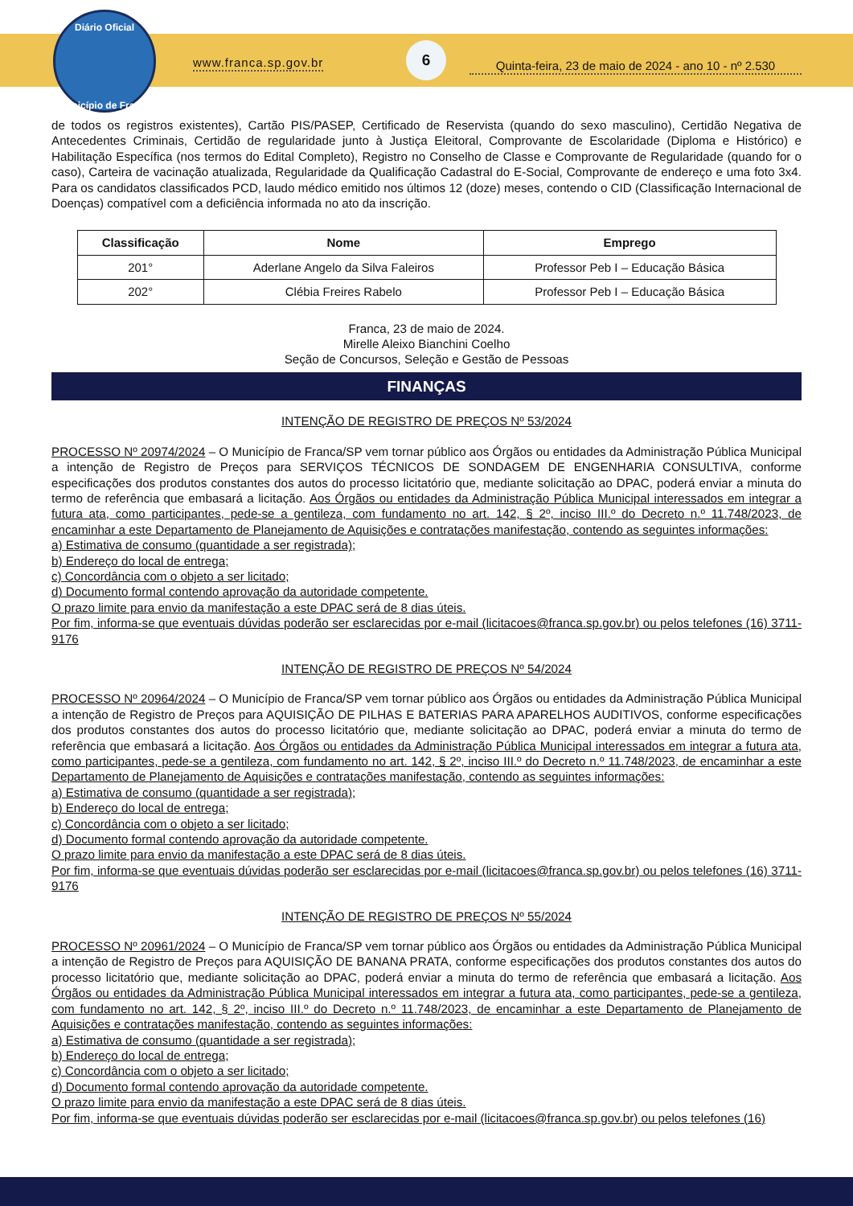Diário Oficial
Município de Franca
www.franca.sp.gov.br
6
Quinta-feira, 23 de maio de 2024 - ano 10 - nº 2.530
de todos os registros existentes), Cartão PIS/PASEP, Certificado de Reservista (quando do sexo masculino), Certidão Negativa de Antecedentes Criminais, Certidão de regularidade junto à Justiça Eleitoral, Comprovante de Escolaridade (Diploma e Histórico) e Habilitação Específica (nos termos do Edital Completo), Registro no Conselho de Classe e Comprovante de Regularidade (quando for o caso), Carteira de vacinação atualizada, Regularidade da Qualificação Cadastral do E-Social, Comprovante de endereço e uma foto 3x4. Para os candidatos classificados PCD, laudo médico emitido nos últimos 12 (doze) meses, contendo o CID (Classificação Internacional de Doenças) compatível com a deficiência informada no ato da inscrição.
| Classificação | Nome | Emprego |
| --- | --- | --- |
| 201° | Aderlane Angelo da Silva Faleiros | Professor Peb I – Educação Básica |
| 202° | Clébia Freires Rabelo | Professor Peb I – Educação Básica |
Franca, 23 de maio de 2024.
Mirelle Aleixo Bianchini Coelho
Seção de Concursos, Seleção e Gestão de Pessoas
FINANÇAS
INTENÇÃO DE REGISTRO DE PREÇOS Nº 53/2024
PROCESSO Nº 20974/2024 – O Município de Franca/SP vem tornar público aos Órgãos ou entidades da Administração Pública Municipal a intenção de Registro de Preços para SERVIÇOS TÉCNICOS DE SONDAGEM DE ENGENHARIA CONSULTIVA, conforme especificações dos produtos constantes dos autos do processo licitatório que, mediante solicitação ao DPAC, poderá enviar a minuta do termo de referência que embasará a licitação. Aos Órgãos ou entidades da Administração Pública Municipal interessados em integrar a futura ata, como participantes, pede-se a gentileza, com fundamento no art. 142, § 2º, inciso III.º do Decreto n.º 11.748/2023, de encaminhar a este Departamento de Planejamento de Aquisições e contratações manifestação, contendo as seguintes informações:
a) Estimativa de consumo (quantidade a ser registrada);
b) Endereço do local de entrega;
c) Concordância com o objeto a ser licitado;
d) Documento formal contendo aprovação da autoridade competente.
O prazo limite para envio da manifestação a este DPAC será de 8 dias úteis.
Por fim, informa-se que eventuais dúvidas poderão ser esclarecidas por e-mail (licitacoes@franca.sp.gov.br) ou pelos telefones (16) 3711-9176
INTENÇÃO DE REGISTRO DE PREÇOS Nº 54/2024
PROCESSO Nº 20964/2024 – O Município de Franca/SP vem tornar público aos Órgãos ou entidades da Administração Pública Municipal a intenção de Registro de Preços para AQUISIÇÃO DE PILHAS E BATERIAS PARA APARELHOS AUDITIVOS, conforme especificações dos produtos constantes dos autos do processo licitatório que, mediante solicitação ao DPAC, poderá enviar a minuta do termo de referência que embasará a licitação. Aos Órgãos ou entidades da Administração Pública Municipal interessados em integrar a futura ata, como participantes, pede-se a gentileza, com fundamento no art. 142, § 2º, inciso III.º do Decreto n.º 11.748/2023, de encaminhar a este Departamento de Planejamento de Aquisições e contratações manifestação, contendo as seguintes informações:
a) Estimativa de consumo (quantidade a ser registrada);
b) Endereço do local de entrega;
c) Concordância com o objeto a ser licitado;
d) Documento formal contendo aprovação da autoridade competente.
O prazo limite para envio da manifestação a este DPAC será de 8 dias úteis.
Por fim, informa-se que eventuais dúvidas poderão ser esclarecidas por e-mail (licitacoes@franca.sp.gov.br) ou pelos telefones (16) 3711-9176
INTENÇÃO DE REGISTRO DE PREÇOS Nº 55/2024
PROCESSO Nº 20961/2024 – O Município de Franca/SP vem tornar público aos Órgãos ou entidades da Administração Pública Municipal a intenção de Registro de Preços para AQUISIÇÃO DE BANANA PRATA, conforme especificações dos produtos constantes dos autos do processo licitatório que, mediante solicitação ao DPAC, poderá enviar a minuta do termo de referência que embasará a licitação. Aos Órgãos ou entidades da Administração Pública Municipal interessados em integrar a futura ata, como participantes, pede-se a gentileza, com fundamento no art. 142, § 2º, inciso III.º do Decreto n.º 11.748/2023, de encaminhar a este Departamento de Planejamento de Aquisições e contratações manifestação, contendo as seguintes informações:
a) Estimativa de consumo (quantidade a ser registrada);
b) Endereço do local de entrega;
c) Concordância com o objeto a ser licitado;
d) Documento formal contendo aprovação da autoridade competente.
O prazo limite para envio da manifestação a este DPAC será de 8 dias úteis.
Por fim, informa-se que eventuais dúvidas poderão ser esclarecidas por e-mail (licitacoes@franca.sp.gov.br) ou pelos telefones (16)